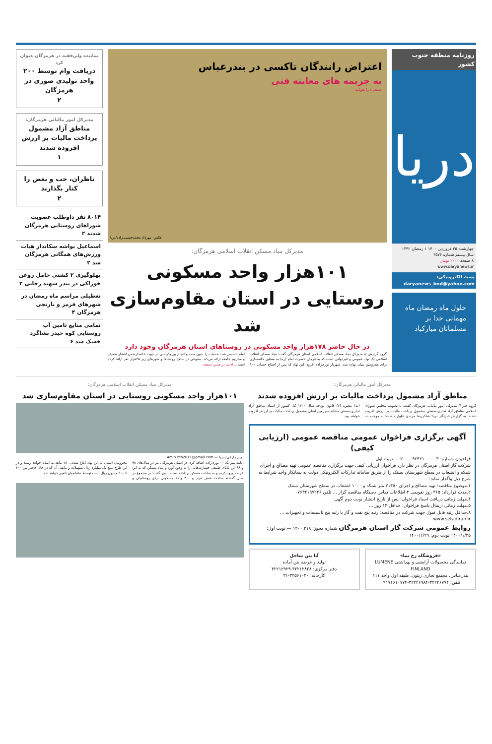روزنامه منطقه جنوب کشور
دریا
چهارشنبه ۲۵ فروردین ۱۴۰۰ ۱ رمضان ۱۴۴۲
سال بیستم شماره ۳۵۷۶
۸ صفحه ۲۰۰۰ تومان
www.daryanews.ir
پست الکترونیکی: daryanews_bnd@yahoo.com
حلول ماه رمضان ماه مهمانی خدا بر مسلمانان مبارکباد
اعتراض رانندگان تاکسی در بندرعباس
به جریمه های معاینه فنی
صفحه ۸ را بخوانید
عکس: مهرداد محمدحسینی‌زاده/دریا
مدیرکل بنیاد مسکن انقلاب اسلامی هرمزگان:
۱۰۱هزار واحد مسکونی روستایی در استان مقاوم‌سازی شد
در حال حاضر ۱۷۸هزار واحد مسکونی در روستاهای استان هرمزگان وجود دارد
گروه گزارش // مدیرکل بنیاد مسکن انقلاب اسلامی استان هرمزگان گفت: بنیاد مسکن انقلاب اسلامی یک نهاد عمومی و غیردولتی است که به فرمان حضرت امام (ره) به منظور خانه‌سازی برای محرومین بنیان نهاده شد. شهریار نوری‌زاده افزود: این نهاد که پس از افتتاح حساب ۱۰۰ امام تاسیس شد، خدمات را بدون منت و انجام بوروکراسی در جهت خانه‌دارشدن اقشار ضعیف و محروم جامعه ارائه می‌کند. متنوعی در سطح روستاها و شهرهای زیر ۲۵هزار نفر ارائه کرده است... ادامه در همین صفحه
نماینده ولی‌فقیه در هرمزگان عنوان کرد
دریافت وام توسط ۲۰۰ واحد تولیدی صوری در هرمزگان
۲
مدیرکل امور مالیاتی هرمزگان:
مناطق آزاد مشمول پرداخت مالیات بر ارزش افزوده شدند
۱
ناظران، حب و بغض را کنار بگذارند
۲
۸۰۱۴ نفر داوطلب عضویت شوراهای روستایی هرمزگان شدند ۲
اسماعیل بواشه سکاندار هیات ورزش‌های همگانی هرمزگان شد ۲
پهلوگیری ۲ کشتی حامل روغن خوراکی در بندر شهید رجایی ۲
تعطیلی مراسم ماه رمضان در شهرهای قرمز و نارنجی هرمزگان ۴
تمامی منابع تامین آب روستایی کوه حیدر بشاگرد خشک شد ۶
مدیرکل امور مالیاتی هرمزگان:
مناطق آزاد مشمول پرداخت مالیات بر ارزش افزوده شدند
گروه خبر // مدیرکل امور مالیاتی هرمزگان گفت: با تصویب مجلس شورای اسلامی مناطق آزاد تجاری-صنعتی مشمول پرداخت مالیات بر ارزش افزوده شدند. به گزارش خبرنگار دریا؛ شاکررضا مریدی اظهار داشت: به موجب بند (ت) تبصره (۶) قانون بودجه سال ۱۴۰۰ کل کشور از اسناد مناطق آزاد تجاری-صنعتی مشابه سرزمین اصلی مشمول پرداخت مالیات بر ارزش افزوده خواهند بود.
آگهی برگزاری فراخوان عمومی مناقصه عمومی (ارزیابی کیفی)
فراخوان شماره: ۲۰۰۰۰۹۲۴۲۱۰۰۰۰۰۳ — نوبت اول
شرکت گاز استان هرمزگان در نظر دارد فراخوان ارزیابی کیفی جهت برگزاری مناقصه عمومی تهیه مصالح و اجرای شبکه و انشعاب در سطح شهرستان بستک را از طریق سامانه تدارکات الکترونیکی دولت به پیمانکار واجد شرایط به شرح ذیل واگذار نماید:
۱.موضوع مناقصه: تهیه مصالح و اجرای ۲۱۴۵۰ متر شبکه و ۱۰۰۰ انشعاب در سطح شهرستان بستک
۲.مدت قرارداد: ۳۶۵ روز تقویمی ۳.اطلاعات تماس دستگاه مناقصه گزار ... تلفن ۰۷۶۳۲۱۹۷۲۳۶
۴.مهلت زمانی دریافت اسناد فراخوان: پس از تاریخ انتشار نوبت دوم آگهی
۵.مهلت زمانی ارسال پاسخ فراخوان: حداقل ۱۴ روز ...
۸.حداقل رتبه قابل قبول جهت شرکت در مناقصه: رتبه پنج نفت و گاز یا رتبه پنج تاسیسات و تجهیزات ... www.setadiran.ir
روابط عمومی شرکت گاز استان هرمزگان شماره مجوز: ۱۴۰۰.۳۱۸ — نوبت اول: ۱۴۰۰/۱/۲۵ نوبت دوم: ۱۴۰۰/۱/۲۹
«فروشگاه رخ نما»
نمایندگی محصولات آرایشی و بهداشتی LUMENE FINLAND
بندرعباس، مجتمع تجاری زیتون، طبقه اول واحد ۱۱۱
تلفن: ۳۲۲۲۶۷۷۴-۳۲۲۲۶۹۸۴-۰۹۱۷۱۶۱۰۷۷۴
آبا بتن ساحل
تولید و عرضه بتن آماده
دفتر مرکزی: ۳۲۲۱۲۸۲۸-۳۲۲۱۲۹۲۹
کارخانه: ۳۲۵۶۱۰۳۰-۳۱
مدیرکل بنیاد مسکن انقلاب اسلامی هرمزگان:
۱۰۱هزار واحد مسکونی روستایی در استان مقاوم‌سازی شد
امین زارعی/ دریا — Amin.zch2011@gmail.com
ادامه تیتر یک — نوری‌زاده اضافه کرد: در استان هرمزگان نیز در سال‌های ۹۸ و ۹۹ این بلایای طبیعی خسارت‌هایی را به وجود آورد و بنیاد مسکن که به این عرصه ورود کرده و به ساخت مسکن پرداخته است... وی گفت: در مجموع در سال گذشته ساخت شش هزار و ۳۰۰ واحد مسکونی برای روستاییان و محرومان استان به این نهاد ابلاغ شده... ۱۸ ماهه به اتمام خواهد رسید و در این طرح مبلغ یک میلیارد ریال تسهیلات و مابقی آن که در حال حاضر بین ۴۰۰ تا ۹۰۰ میلیون ریال است توسط متقاضیان تامین خواهد شد.